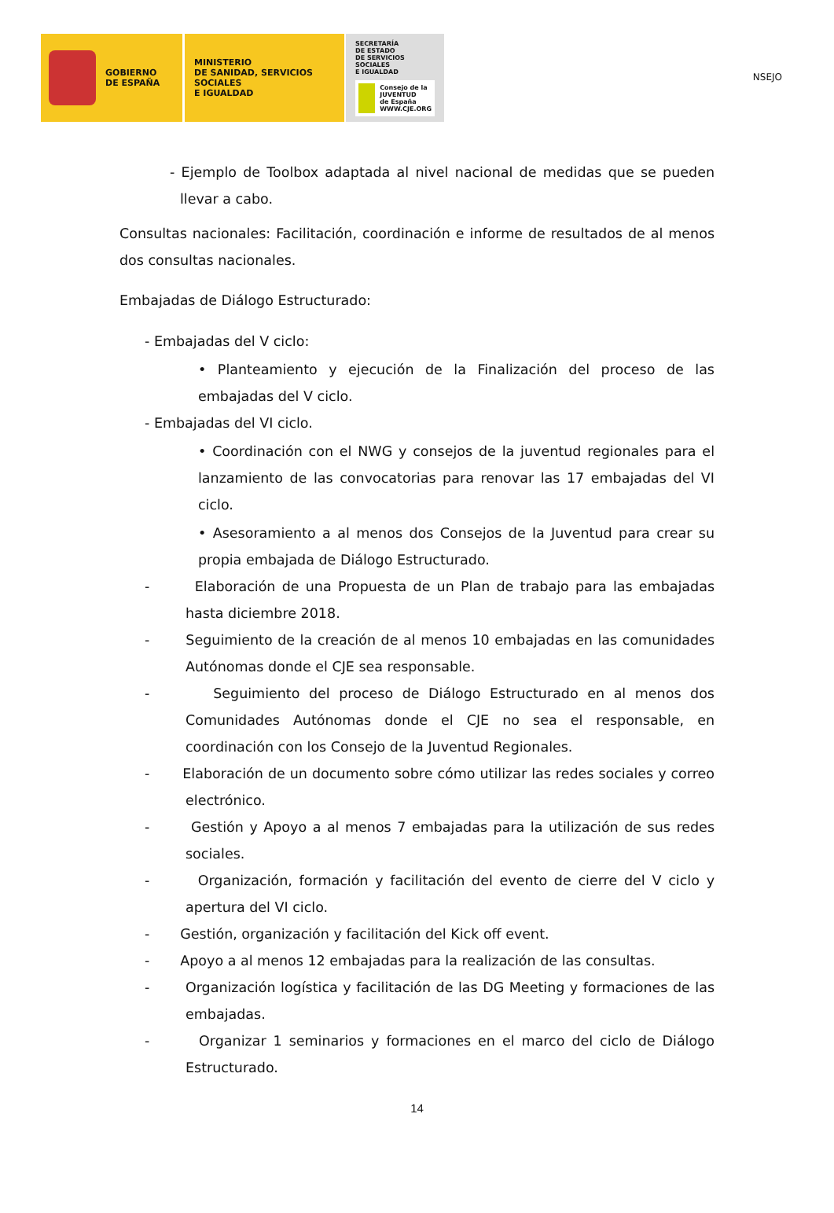NSEJO
GOBIERNO
DE ESPAÑA
MINISTERIO
DE SANIDAD, SERVICIOS SOCIALES
E IGUALDAD
SECRETARÍA
DE ESTADO
DE SERVICIOS SOCIALES
E IGUALDAD
Consejo de la
JUVENTUD
de España
WWW.CJE.ORG
- Ejemplo de Toolbox adaptada al nivel nacional de medidas que se pueden llevar a cabo.
Consultas nacionales: Facilitación, coordinación e informe de resultados de al menos dos consultas nacionales.
Embajadas de Diálogo Estructurado:
- Embajadas del V ciclo:
• Planteamiento y ejecución de la Finalización del proceso de las embajadas del V ciclo.
- Embajadas del VI ciclo.
• Coordinación con el NWG y consejos de la juventud regionales para el lanzamiento de las convocatorias para renovar las 17 embajadas del VI ciclo.
• Asesoramiento a al menos dos Consejos de la Juventud para crear su propia embajada de Diálogo Estructurado.
- Elaboración de una Propuesta de un Plan de trabajo para las embajadas hasta diciembre 2018.
- Seguimiento de la creación de al menos 10 embajadas en las comunidades Autónomas donde el CJE sea responsable.
- Seguimiento del proceso de Diálogo Estructurado en al menos dos Comunidades Autónomas donde el CJE no sea el responsable, en coordinación con los Consejo de la Juventud Regionales.
- Elaboración de un documento sobre cómo utilizar las redes sociales y correo electrónico.
- Gestión y Apoyo a al menos 7 embajadas para la utilización de sus redes sociales.
- Organización, formación y facilitación del evento de cierre del V ciclo y apertura del VI ciclo.
- Gestión, organización y facilitación del Kick off event.
- Apoyo a al menos 12 embajadas para la realización de las consultas.
- Organización logística y facilitación de las DG Meeting y formaciones de las embajadas.
- Organizar 1 seminarios y formaciones en el marco del ciclo de Diálogo Estructurado.
14